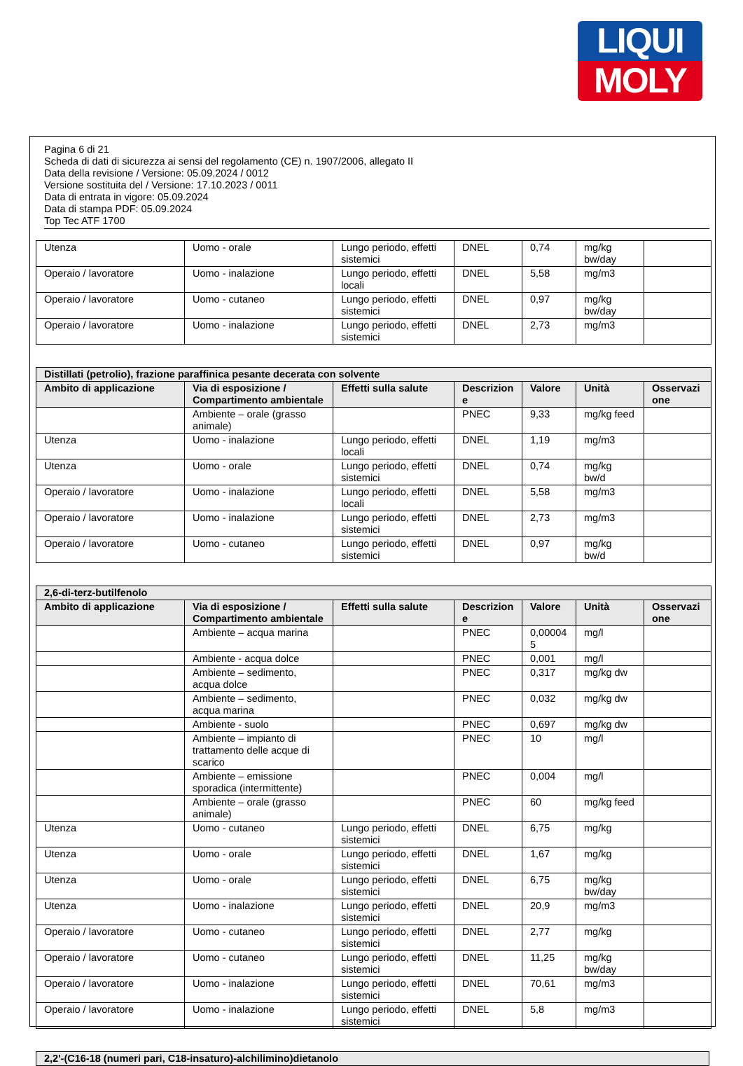LIQUI
MOLY
Pagina 6 di 21
Scheda di dati di sicurezza ai sensi del regolamento (CE) n. 1907/2006, allegato II
Data della revisione / Versione: 05.09.2024 / 0012
Versione sostituita del / Versione: 17.10.2023 / 0011
Data di entrata in vigore: 05.09.2024
Data di stampa PDF: 05.09.2024
Top Tec ATF 1700
| Utenza | Uomo - orale | Lungo periodo, effetti sistemici | DNEL | 0,74 | mg/kg bw/day | |
| Operaio / lavoratore | Uomo - inalazione | Lungo periodo, effetti locali | DNEL | 5,58 | mg/m3 | |
| Operaio / lavoratore | Uomo - cutaneo | Lungo periodo, effetti sistemici | DNEL | 0,97 | mg/kg bw/day | |
| Operaio / lavoratore | Uomo - inalazione | Lungo periodo, effetti sistemici | DNEL | 2,73 | mg/m3 | |
| Distillati (petrolio), frazione paraffinica pesante decerata con solvente | | | | | | |
| --- | --- | --- | --- | --- | --- | --- |
| Ambito di applicazione | Via di esposizione / Compartimento ambientale | Effetti sulla salute | Descrizion e | Valore | Unità | Osservazi one |
| | Ambiente – orale (grasso animale) | | PNEC | 9,33 | mg/kg feed | |
| Utenza | Uomo - inalazione | Lungo periodo, effetti locali | DNEL | 1,19 | mg/m3 | |
| Utenza | Uomo - orale | Lungo periodo, effetti sistemici | DNEL | 0,74 | mg/kg bw/d | |
| Operaio / lavoratore | Uomo - inalazione | Lungo periodo, effetti locali | DNEL | 5,58 | mg/m3 | |
| Operaio / lavoratore | Uomo - inalazione | Lungo periodo, effetti sistemici | DNEL | 2,73 | mg/m3 | |
| Operaio / lavoratore | Uomo - cutaneo | Lungo periodo, effetti sistemici | DNEL | 0,97 | mg/kg bw/d | |
| 2,6-di-terz-butilfenolo | | | | | | |
| --- | --- | --- | --- | --- | --- | --- |
| Ambito di applicazione | Via di esposizione / Compartimento ambientale | Effetti sulla salute | Descrizion e | Valore | Unità | Osservazi one |
| | Ambiente – acqua marina | | PNEC | 0,00004 5 | mg/l | |
| | Ambiente - acqua dolce | | PNEC | 0,001 | mg/l | |
| | Ambiente – sedimento, acqua dolce | | PNEC | 0,317 | mg/kg dw | |
| | Ambiente – sedimento, acqua marina | | PNEC | 0,032 | mg/kg dw | |
| | Ambiente - suolo | | PNEC | 0,697 | mg/kg dw | |
| | Ambiente – impianto di trattamento delle acque di scarico | | PNEC | 10 | mg/l | |
| | Ambiente – emissione sporadica (intermittente) | | PNEC | 0,004 | mg/l | |
| | Ambiente – orale (grasso animale) | | PNEC | 60 | mg/kg feed | |
| Utenza | Uomo - cutaneo | Lungo periodo, effetti sistemici | DNEL | 6,75 | mg/kg | |
| Utenza | Uomo - orale | Lungo periodo, effetti sistemici | DNEL | 1,67 | mg/kg | |
| Utenza | Uomo - orale | Lungo periodo, effetti sistemici | DNEL | 6,75 | mg/kg bw/day | |
| Utenza | Uomo - inalazione | Lungo periodo, effetti sistemici | DNEL | 20,9 | mg/m3 | |
| Operaio / lavoratore | Uomo - cutaneo | Lungo periodo, effetti sistemici | DNEL | 2,77 | mg/kg | |
| Operaio / lavoratore | Uomo - cutaneo | Lungo periodo, effetti sistemici | DNEL | 11,25 | mg/kg bw/day | |
| Operaio / lavoratore | Uomo - inalazione | Lungo periodo, effetti sistemici | DNEL | 70,61 | mg/m3 | |
| Operaio / lavoratore | Uomo - inalazione | Lungo periodo, effetti sistemici | DNEL | 5,8 | mg/m3 | |
| 2,2'-(C16-18 (numeri pari, C18-insaturo)-alchilimino)dietanolo |
| --- |